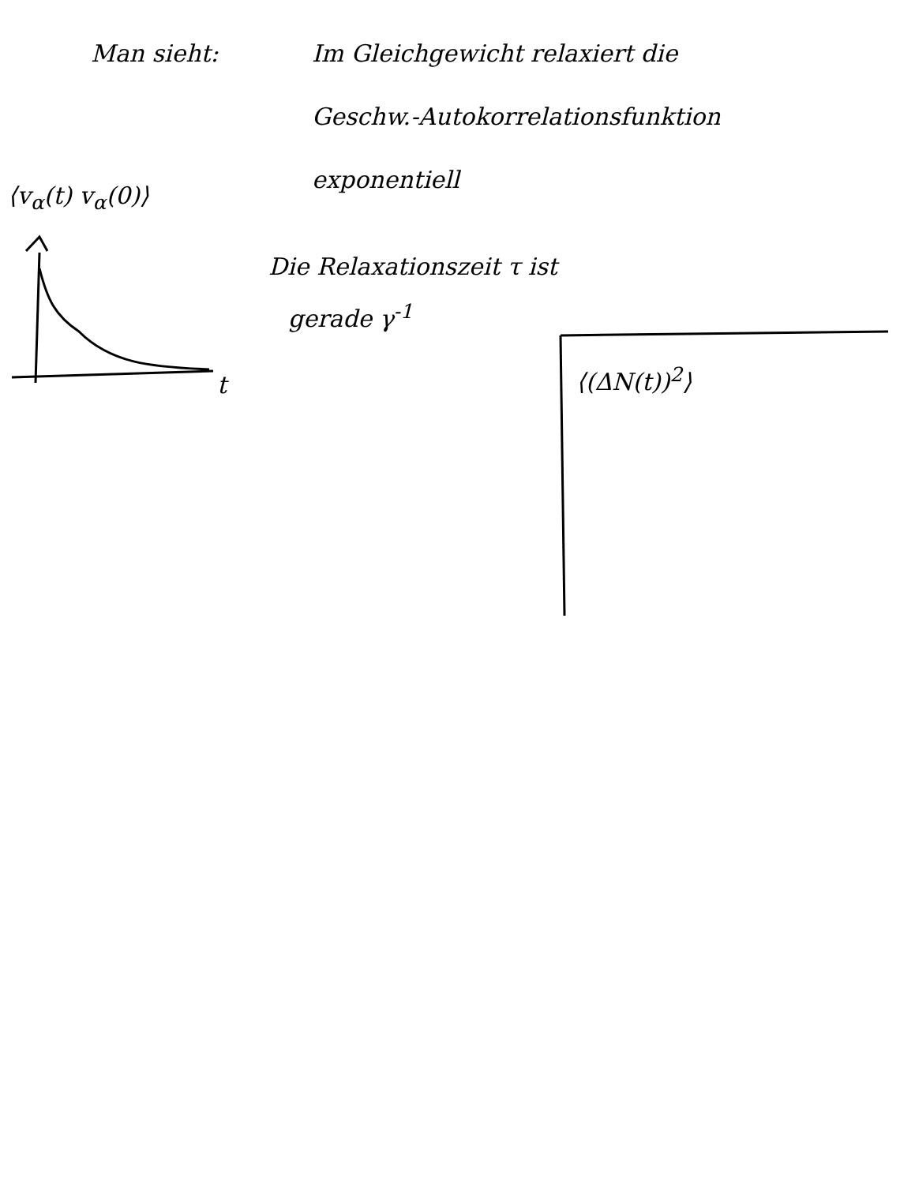Man sieht:
Im Gleichgewicht relaxiert die
Geschw.-Autokorrelationsfunktion
exponentiell
Die Relaxationszeit τ ist
gerade γ<sup>-1</sup>
⟨v<sub>α</sub>(t) v<sub>α</sub>(0)⟩
t ⟨(ΔN(t))<sup>2</sup>⟩